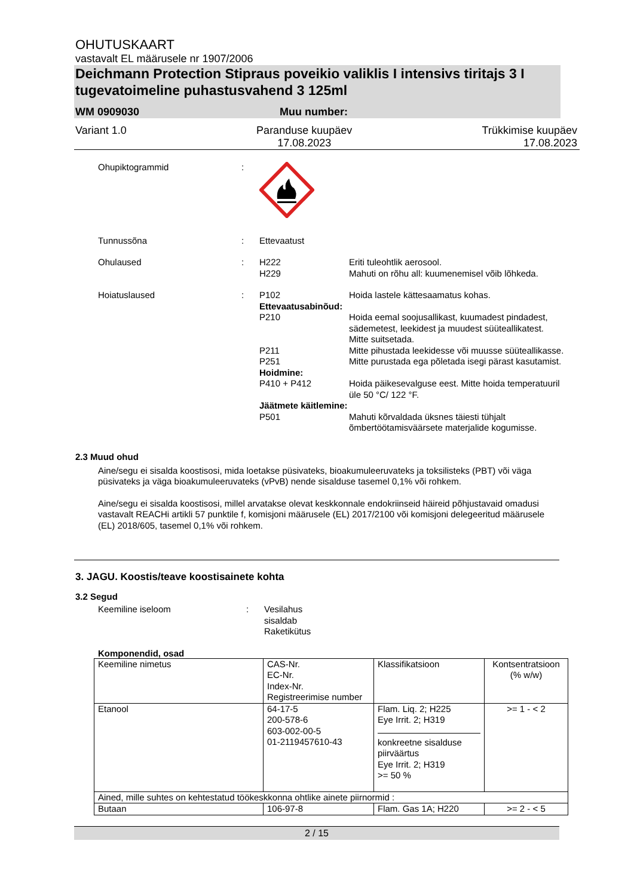OHUTUSKAART
vastavalt EL määrusele nr 1907/2006
Deichmann Protection Stipraus poveikio valiklis I intensivs tiritajs 3 I tugevatoimeline puhastusvahend 3 125ml
WM 0909030 Muu number:
Variant 1.0 Paranduse kuupäev
17.08.2023 Trükkimise kuupäev
17.08.2023
Ohupiktogrammid:
Tunnussõna: Ettevaatust Ohulaused: H222
H229 Eriti tuleohtlik aerosool.
Mahuti on rõhu all: kuumenemisel võib lõhkeda. Hoiatuslaused: P102 Hoida lastele kättesaamatus kohas. Ettevaatusabinõud: P210 Hoida eemal soojusallikast, kuumadest pindadest, sädemetest, leekidest ja muudest süüteallikatest. Mitte suitsetada. P211 Mitte pihustada leekidesse või muusse süüteallikasse. P251 Mitte purustada ega põletada isegi pärast kasutamist. Hoidmine: P410 + P412 Hoida päikesevalguse eest. Mitte hoida temperatuuril üle 50 °C/ 122 °F. Jäätmete käitlemine: P501 Mahuti kõrvaldada üksnes täiesti tühjalt õmbertöötamisväärsete materjalide kogumisse.
2.3 Muud ohud
Aine/segu ei sisalda koostisosi, mida loetakse püsivateks, bioakumuleeruvateks ja toksilisteks (PBT) või väga püsivateks ja väga bioakumuleeruvateks (vPvB) nende sisalduse tasemel 0,1% või rohkem.
Aine/segu ei sisalda koostisosi, millel arvatakse olevat keskkonnale endokriinseid häireid põhjustavaid omadusi vastavalt REACHi artikli 57 punktile f, komisjoni määrusele (EL) 2017/2100 või komisjoni delegeeritud määrusele (EL) 2018/605, tasemel 0,1% või rohkem.
3. JAGU. Koostis/teave koostisainete kohta
3.2 Segud
Keemiline iseloom: Vesilahus
sisaldab
Raketikütus
Komponendid, osad
| Keemiline nimetus | CAS-Nr. EC-Nr. Index-Nr. Registreerimise number | Klassifikatsioon | Kontsentratsioon (% w/w) |
| --- | --- | --- | --- |
| Etanool | 64-17-5 200-578-6 603-002-00-5 01-2119457610-43 | Flam. Liq. 2; H225 Eye Irrit. 2; H319 konkreetne sisalduse piirväärtus Eye Irrit. 2; H319 >= 50 % | >= 1 - < 2 |
| Ained, mille suhtes on kehtestatud töökeskkonna ohtlike ainete piirnormid : | | | |
| Butaan | 106-97-8 | Flam. Gas 1A; H220 | >= 2 - < 5 |
2 / 15